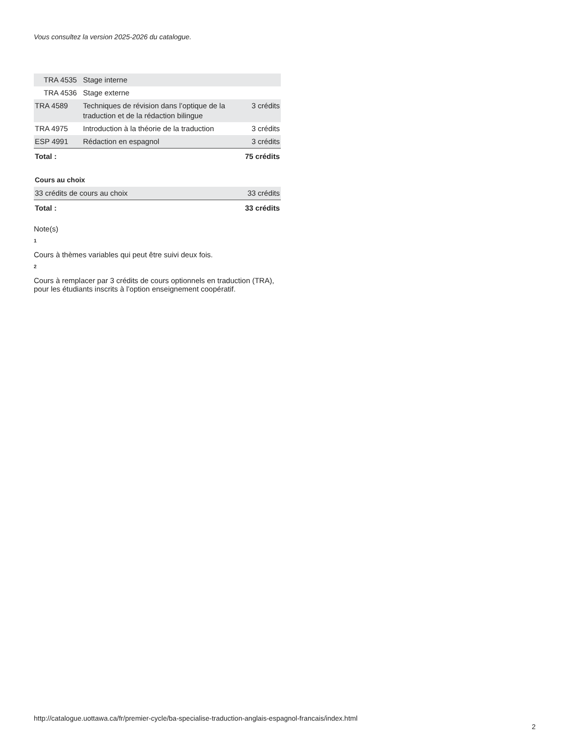Vous consultez la version 2025-2026 du catalogue.
| TRA 4535 | Stage interne | |
| TRA 4536 | Stage externe | |
| TRA 4589 | Techniques de révision dans l’optique de la traduction et de la rédaction bilingue | 3 crédits |
| TRA 4975 | Introduction à la théorie de la traduction | 3 crédits |
| ESP 4991 | Rédaction en espagnol | 3 crédits |
| Total : | | 75 crédits |
Cours au choix
| 33 crédits de cours au choix | 33 crédits |
| Total : | 33 crédits |
Note(s)
1
Cours à thèmes variables qui peut être suivi deux fois.
2
Cours à remplacer par 3 crédits de cours optionnels en traduction (TRA), pour les étudiants inscrits à l’option enseignement coopératif.
http://catalogue.uottawa.ca/fr/premier-cycle/ba-specialise-traduction-anglais-espagnol-francais/index.html
2